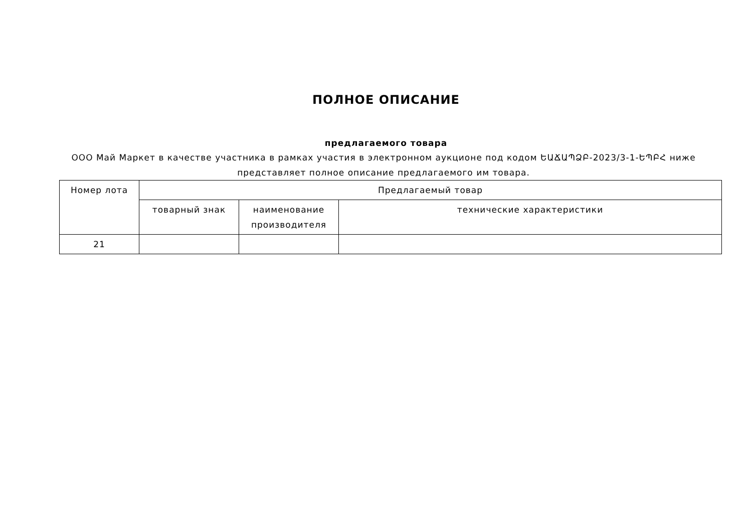ПОЛНОЕ ОПИСАНИЕ
предлагаемого товара
ООО Май Маркет в качестве участника в рамках участия в электронном аукционе под кодом ԵԱՃԱՊՁԲ-2023/3-1-ԵՊԲՀ ниже представляет полное описание предлагаемого им товара.
| Номер лота | Предлагаемый товар | | |
| --- | --- | --- | --- |
| | товарный знак | наименование производителя | технические характеристики |
| 21 | | | |